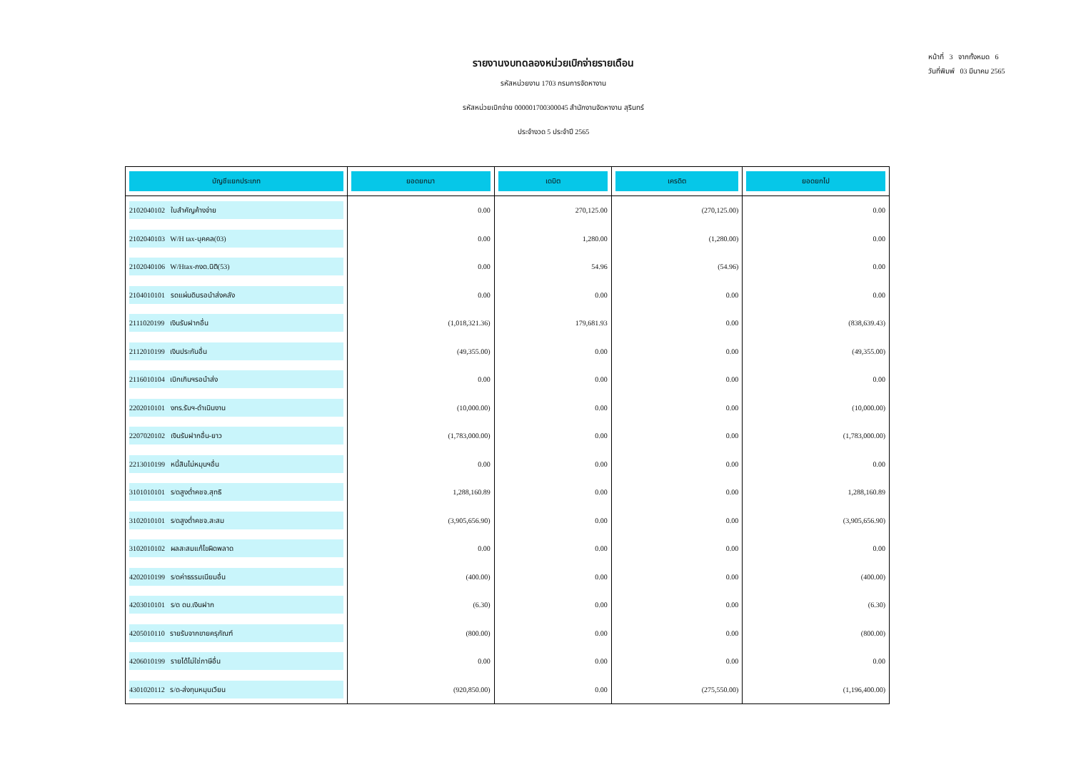รายงานงบทดลองหน่วยเบิกจ่ายรายเดือน
รหัสหน่วยงาน 1703 กรมการจัดหางาน
รหัสหน่วยเบิกจ่าย 000001700300045 สำนักงานจัดหางาน สุรินทร์
ประจำงวด 5 ประจำปี 2565
หน้าที่ 3 จากทั้งหมด 6
วันที่พิมพ์ 03 มีนาคม 2565
| บัญชีแยกประเภท | ยอดยกมา | เดบิต | เครดิต | ยอดยกไป |
| --- | --- | --- | --- | --- |
| 2102040102 ใบสำคัญค้างจ่าย | 0.00 | 270,125.00 | (270,125.00) | 0.00 |
| 2102040103 W/H tax-บุคคล(03) | 0.00 | 1,280.00 | (1,280.00) | 0.00 |
| 2102040106 W/Htax-ภงด.นิติ(53) | 0.00 | 54.96 | (54.96) | 0.00 |
| 2104010101 รดแผ่นดินรอนำส่งคลัง | 0.00 | 0.00 | 0.00 | 0.00 |
| 2111020199 เงินรับฝากอื่น | (1,018,321.36) | 179,681.93 | 0.00 | (838,639.43) |
| 2112010199 เงินประกันอื่น | (49,355.00) | 0.00 | 0.00 | (49,355.00) |
| 2116010104 เบิกเกินฯรอนำส่ง | 0.00 | 0.00 | 0.00 | 0.00 |
| 2202010101 งทร.รับฯ-ดำเนินงาน | (10,000.00) | 0.00 | 0.00 | (10,000.00) |
| 2207020102 เงินรับฝากอื่น-ยาว | (1,783,000.00) | 0.00 | 0.00 | (1,783,000.00) |
| 2213010199 หนี้สินไม่หมุนฯอื่น | 0.00 | 0.00 | 0.00 | 0.00 |
| 3101010101 ร/ดสูงต่ำคชจ.สุทธิ | 1,288,160.89 | 0.00 | 0.00 | 1,288,160.89 |
| 3102010101 ร/ดสูงต่ำคชจ.สะสม | (3,905,656.90) | 0.00 | 0.00 | (3,905,656.90) |
| 3102010102 ผลสะสมแก้ไขผิดพลาด | 0.00 | 0.00 | 0.00 | 0.00 |
| 4202010199 ร/ดค่าธรรมเนียมอื่น | (400.00) | 0.00 | 0.00 | (400.00) |
| 4203010101 ร/ด ดบ.เงินฝาก | (6.30) | 0.00 | 0.00 | (6.30) |
| 4205010110 รายรับจากขายครุภัณฑ์ | (800.00) | 0.00 | 0.00 | (800.00) |
| 4206010199 รายได้ไม่ใช่ภาษีอื่น | 0.00 | 0.00 | 0.00 | 0.00 |
| 4301020112 ร/ด-ส่งทุนหมุนเวียน | (920,850.00) | 0.00 | (275,550.00) | (1,196,400.00) |